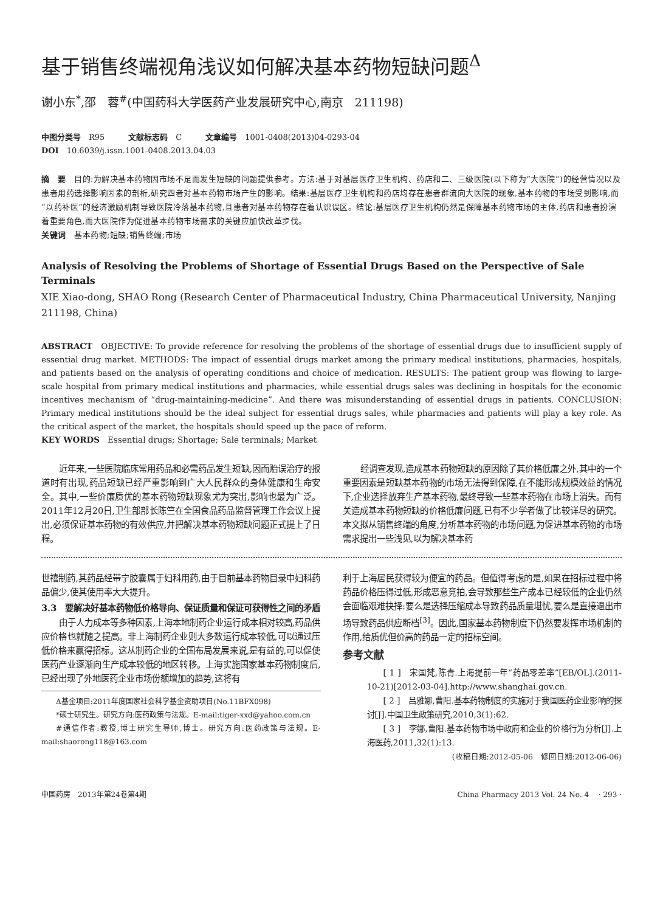基于销售终端视角浅议如何解决基本药物短缺问题<sup>Δ</sup>
谢小东<sup>*</sup>,邵　蓉<sup>#</sup>(中国药科大学医药产业发展研究中心,南京　211198)
中图分类号　R95　　　文献标志码　C　　　文章编号　1001-0408(2013)04-0293-04
DOI　10.6039/j.issn.1001-0408.2013.04.03
摘　要　目的:为解决基本药物因市场不足而发生短缺的问题提供参考。方法:基于对基层医疗卫生机构、药店和二、三级医院(以下称为“大医院”)的经营情况以及患者用药选择影响因素的剖析,研究四者对基本药物市场产生的影响。结果:基层医疗卫生机构和药店均存在患者群流向大医院的现象,基本药物的市场受到影响,而“以药补医”的经济激励机制导致医院冷落基本药物,且患者对基本药物存在着认识误区。结论:基层医疗卫生机构仍然是保障基本药物市场的主体,药店和患者扮演着重要角色,而大医院作为促进基本药物市场需求的关键应加快改革步伐。
关键词　基本药物;短缺;销售终端;市场
Analysis of Resolving the Problems of Shortage of Essential Drugs Based on the Perspective of Sale Terminals
XIE Xiao-dong, SHAO Rong (Research Center of Pharmaceutical Industry, China Pharmaceutical University, Nanjing 211198, China)
ABSTRACT　OBJECTIVE: To provide reference for resolving the problems of the shortage of essential drugs due to insufficient supply of essential drug market. METHODS: The impact of essential drugs market among the primary medical institutions, pharmacies, hospitals, and patients based on the analysis of operating conditions and choice of medication. RESULTS: The patient group was flowing to large-scale hospital from primary medical institutions and pharmacies, while essential drugs sales was declining in hospitals for the economic incentives mechanism of “drug-maintaining-medicine”. And there was misunderstanding of essential drugs in patients. CONCLUSION: Primary medical institutions should be the ideal subject for essential drugs sales, while pharmacies and patients will play a key role. As the critical aspect of the market, the hospitals should speed up the pace of reform.
KEY WORDS　Essential drugs; Shortage; Sale terminals; Market
近年来,一些医院临床常用药品和必需药品发生短缺,因而贻误治疗的报道时有出现,药品短缺已经严重影响到广大人民群众的身体健康和生命安全。其中,一些价廉质优的基本药物短缺现象尤为突出,影响也最为广泛。2011年12月20日,卫生部部长陈竺在全国食品药品监督管理工作会议上提出,必须保证基本药物的有效供应,并把解决基本药物短缺问题正式提上了日程。
经调查发现,造成基本药物短缺的原因除了其价格低廉之外,其中的一个重要因素是短缺基本药物的市场无法得到保障,在不能形成规模效益的情况下,企业选择放弃生产基本药物,最终导致一些基本药物在市场上消失。而有关造成基本药物短缺的价格低廉问题,已有不少学者做了比较详尽的研究。本文拟从销售终端的角度,分析基本药物的市场问题,为促进基本药物的市场需求提出一些浅见,以为解决基本药
世禧制药,其药品经带宁胶囊属于妇科用药,由于目前基本药物目录中妇科药品偏少,使其使用率大大提升。
3.3　要解决好基本药物低价格导向、保证质量和保证可获得性之间的矛盾
由于人力成本等多种因素,上海本地制药企业运行成本相对较高,药品供应价格也就随之提高。非上海制药企业则大多数运行成本较低,可以通过压低价格来赢得招标。这从制药企业的全国布局发展来说,是有益的,可以促使医药产业逐渐向生产成本较低的地区转移。上海实施国家基本药物制度后,已经出现了外地医药企业市场份额增加的趋势,这将有
Δ基金项目:2011年度国家社会科学基金资助项目(No.11BFX098)
*硕士研究生。研究方向:医药政策与法规。E-mail:tiger-xxd@yahoo.com.cn
#通信作者:教授,博士研究生导师,博士。研究方向:医药政策与法规。E-mail:shaorong118@163.com
利于上海居民获得较为便宜的药品。但值得考虑的是,如果在招标过程中将药品价格压得过低,形成恶意竞拍,会导致那些生产成本已经较低的企业仍然会面临艰难抉择:要么是选择压缩成本导致药品质量堪忧,要么是直接退出市场导致药品供应断档<sup>[3]</sup>。因此,国家基本药物制度下仍然要发挥市场机制的作用,给质优但价高的药品一定的招标空间。
参考文献
[ 1 ]　宋国梵,陈青.上海提前一年“药品零差率”[EB/OL].(2011-10-21)[2012-03-04].http://www.shanghai.gov.cn.
[ 2 ]　吕雅娜,曹阳.基本药物制度的实施对于我国医药企业影响的探讨[J].中国卫生政策研究,2010,3(1):62.
[ 3 ]　李娜,曹阳.基本药物市场中政府和企业的价格行为分析[J].上海医药,2011,32(1):13.
(收稿日期:2012-05-06　修回日期:2012-06-06)
中国药房　2013年第24卷第4期 China Pharmacy 2013 Vol. 24 No. 4　 · 293 ·